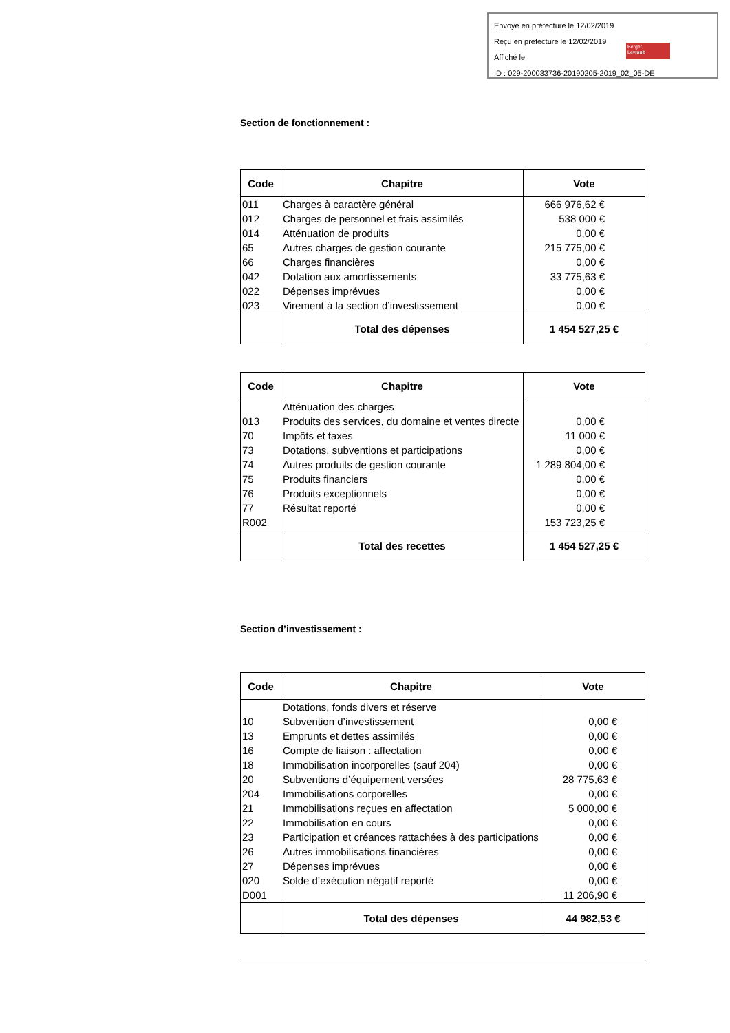Envoyé en préfecture le 12/02/2019
Reçu en préfecture le 12/02/2019
Affiché le
ID : 029-200033736-20190205-2019_02_05-DE
Berger
Levrault
Section de fonctionnement :
| Code | Chapitre | Vote |
| --- | --- | --- |
| 011 012 014 65 66 042 022 023 | Charges à caractère général Charges de personnel et frais assimilés Atténuation de produits Autres charges de gestion courante Charges financières Dotation aux amortissements Dépenses imprévues Virement à la section d’investissement | 666 976,62 € 538 000 € 0,00 € 215 775,00 € 0,00 € 33 775,63 € 0,00 € 0,00 € |
| | Total des dépenses | 1 454 527,25 € |
| Code | Chapitre | Vote |
| --- | --- | --- |
| 013 70 73 74 75 76 77 R002 | Atténuation des charges Produits des services, du domaine et ventes directe Impôts et taxes Dotations, subventions et participations Autres produits de gestion courante Produits financiers Produits exceptionnels Résultat reporté | 0,00 € 11 000 € 0,00 € 1 289 804,00 € 0,00 € 0,00 € 0,00 € 153 723,25 € |
| | Total des recettes | 1 454 527,25 € |
Section d’investissement :
| Code | Chapitre | Vote |
| --- | --- | --- |
| 10 13 16 18 20 204 21 22 23 26 27 020 D001 | Dotations, fonds divers et réserve Subvention d’investissement Emprunts et dettes assimilés Compte de liaison : affectation Immobilisation incorporelles (sauf 204) Subventions d’équipement versées Immobilisations corporelles Immobilisations reçues en affectation Immobilisation en cours Participation et créances rattachées à des participations Autres immobilisations financières Dépenses imprévues Solde d’exécution négatif reporté | 0,00 € 0,00 € 0,00 € 0,00 € 28 775,63 € 0,00 € 5 000,00 € 0,00 € 0,00 € 0,00 € 0,00 € 0,00 € 11 206,90 € |
| | Total des dépenses | 44 982,53 € |